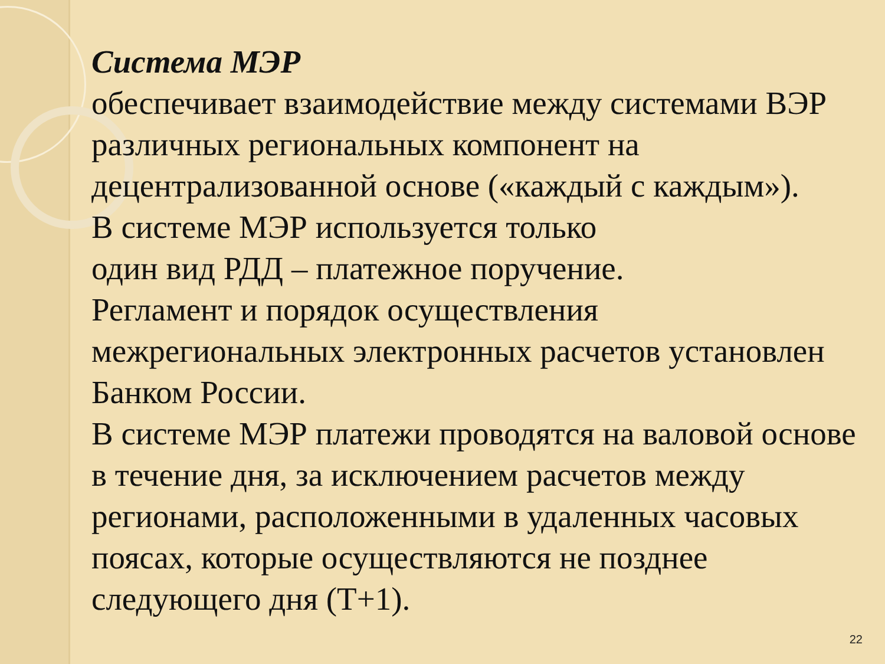Система МЭР
обеспечивает взаимодействие между системами ВЭР различных региональных компонент на децентрализованной основе («каждый с каждым»).
В системе МЭР используется только
один вид РДД – платежное поручение.
Регламент и порядок осуществления межрегиональных электронных расчетов установлен Банком России.
В системе МЭР платежи проводятся на валовой основе в течение дня, за исключением расчетов между регионами, расположенными в удаленных часовых поясах, которые осуществляются не позднее следующего дня (Т+1).
22